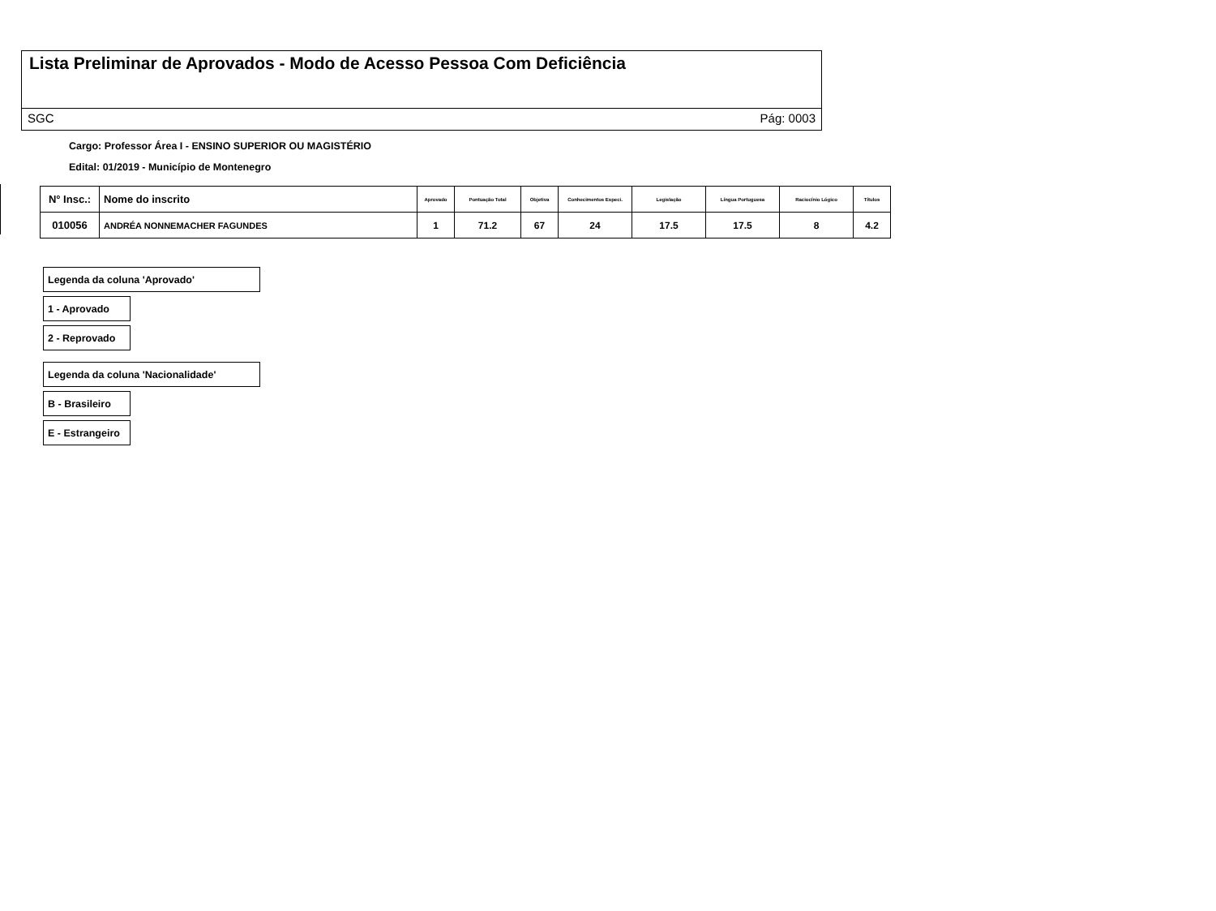Lista Preliminar de Aprovados - Modo de Acesso Pessoa Com Deficiência
SGC Pág: 0003
Cargo: Professor Área I - ENSINO SUPERIOR OU MAGISTÉRIO
Edital: 01/2019 - Município de Montenegro
| N° Insc.: | Nome do inscrito | Aprovado | Pontuação Total | Objetiva | Conhecimentos Especi. | Legislação | Língua Portuguesa | Raciocínio Lógico | Títulos |
| --- | --- | --- | --- | --- | --- | --- | --- | --- | --- |
| 010056 | ANDRÉA NONNEMACHER FAGUNDES | 1 | 71.2 | 67 | 24 | 17.5 | 17.5 | 8 | 4.2 |
Legenda da coluna 'Aprovado'
1 - Aprovado
2 - Reprovado
Legenda da coluna 'Nacionalidade'
B - Brasileiro
E - Estrangeiro